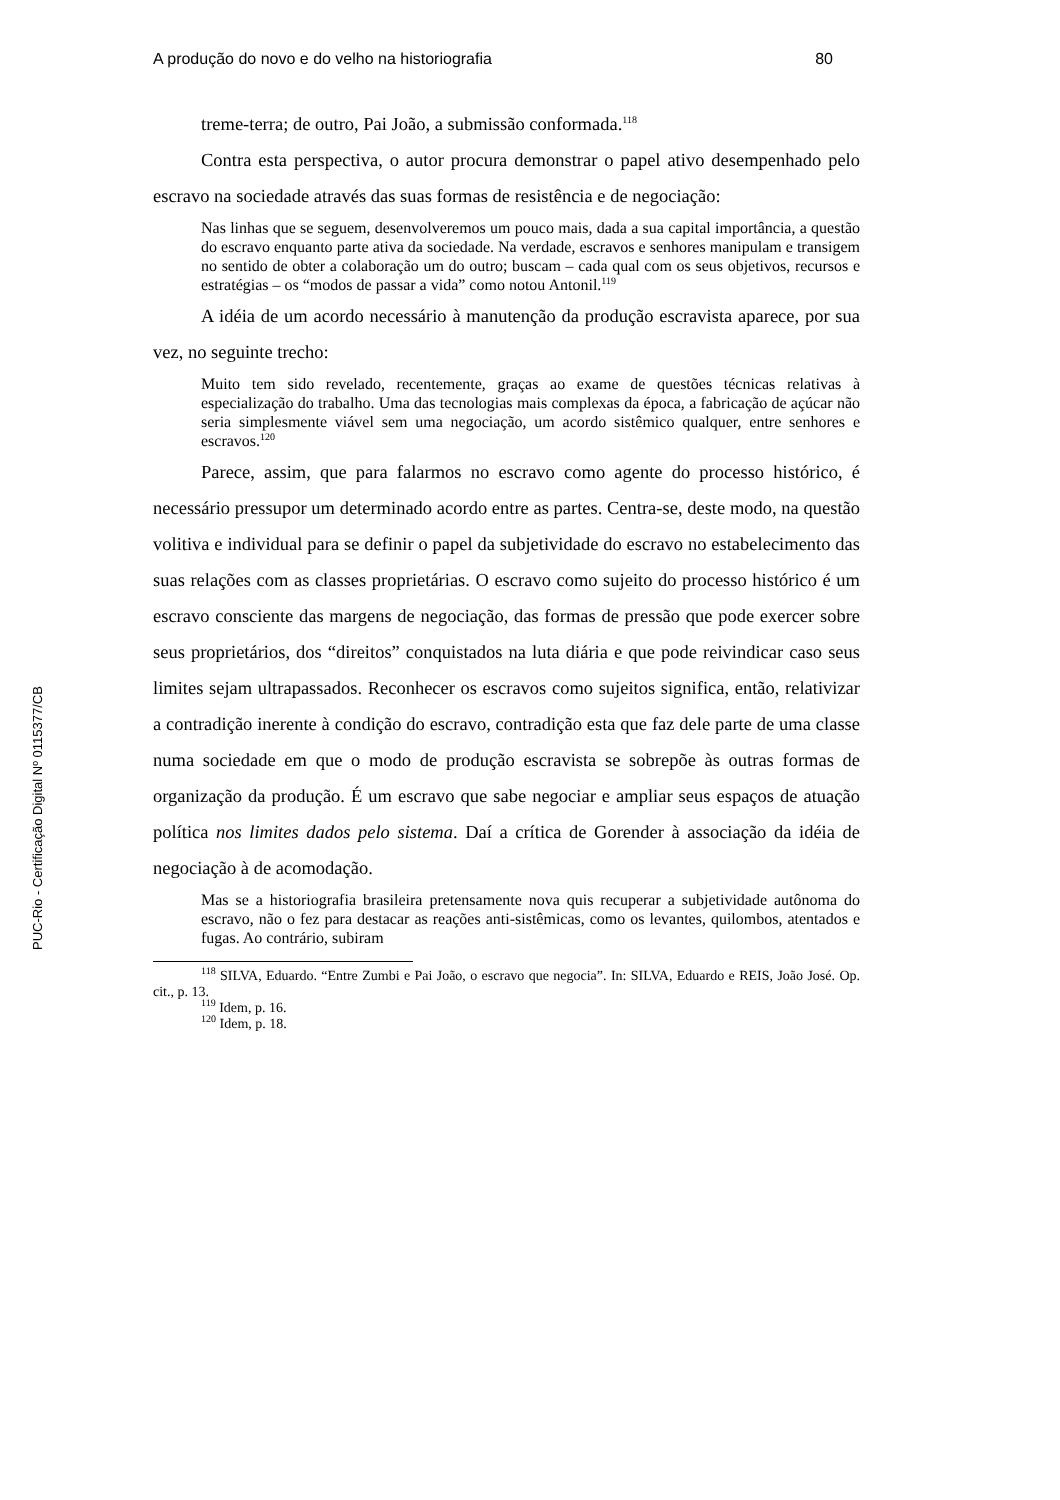PUC-Rio - Certificação Digital Nº 0115377/CB
A produção do novo e do velho na historiografia 80
treme-terra; de outro, Pai João, a submissão conformada.<sup>118</sup>
Contra esta perspectiva, o autor procura demonstrar o papel ativo desempenhado pelo escravo na sociedade através das suas formas de resistência e de negociação:
Nas linhas que se seguem, desenvolveremos um pouco mais, dada a sua capital importância, a questão do escravo enquanto parte ativa da sociedade. Na verdade, escravos e senhores manipulam e transigem no sentido de obter a colaboração um do outro; buscam – cada qual com os seus objetivos, recursos e estratégias – os “modos de passar a vida” como notou Antonil.<sup>119</sup>
A idéia de um acordo necessário à manutenção da produção escravista aparece, por sua vez, no seguinte trecho:
Muito tem sido revelado, recentemente, graças ao exame de questões técnicas relativas à especialização do trabalho. Uma das tecnologias mais complexas da época, a fabricação de açúcar não seria simplesmente viável sem uma negociação, um acordo sistêmico qualquer, entre senhores e escravos.<sup>120</sup>
Parece, assim, que para falarmos no escravo como agente do processo histórico, é necessário pressupor um determinado acordo entre as partes. Centra-se, deste modo, na questão volitiva e individual para se definir o papel da subjetividade do escravo no estabelecimento das suas relações com as classes proprietárias. O escravo como sujeito do processo histórico é um escravo consciente das margens de negociação, das formas de pressão que pode exercer sobre seus proprietários, dos “direitos” conquistados na luta diária e que pode reivindicar caso seus limites sejam ultrapassados. Reconhecer os escravos como sujeitos significa, então, relativizar a contradição inerente à condição do escravo, contradição esta que faz dele parte de uma classe numa sociedade em que o modo de produção escravista se sobrepõe às outras formas de organização da produção. É um escravo que sabe negociar e ampliar seus espaços de atuação política nos limites dados pelo sistema. Daí a crítica de Gorender à associação da idéia de negociação à de acomodação.
Mas se a historiografia brasileira pretensamente nova quis recuperar a subjetividade autônoma do escravo, não o fez para destacar as reações anti-sistêmicas, como os levantes, quilombos, atentados e fugas. Ao contrário, subiram
<sup>118</sup> SILVA, Eduardo. “Entre Zumbi e Pai João, o escravo que negocia”. In: SILVA, Eduardo e REIS, João José. Op. cit., p. 13.
<sup>119</sup> Idem, p. 16.
<sup>120</sup> Idem, p. 18.